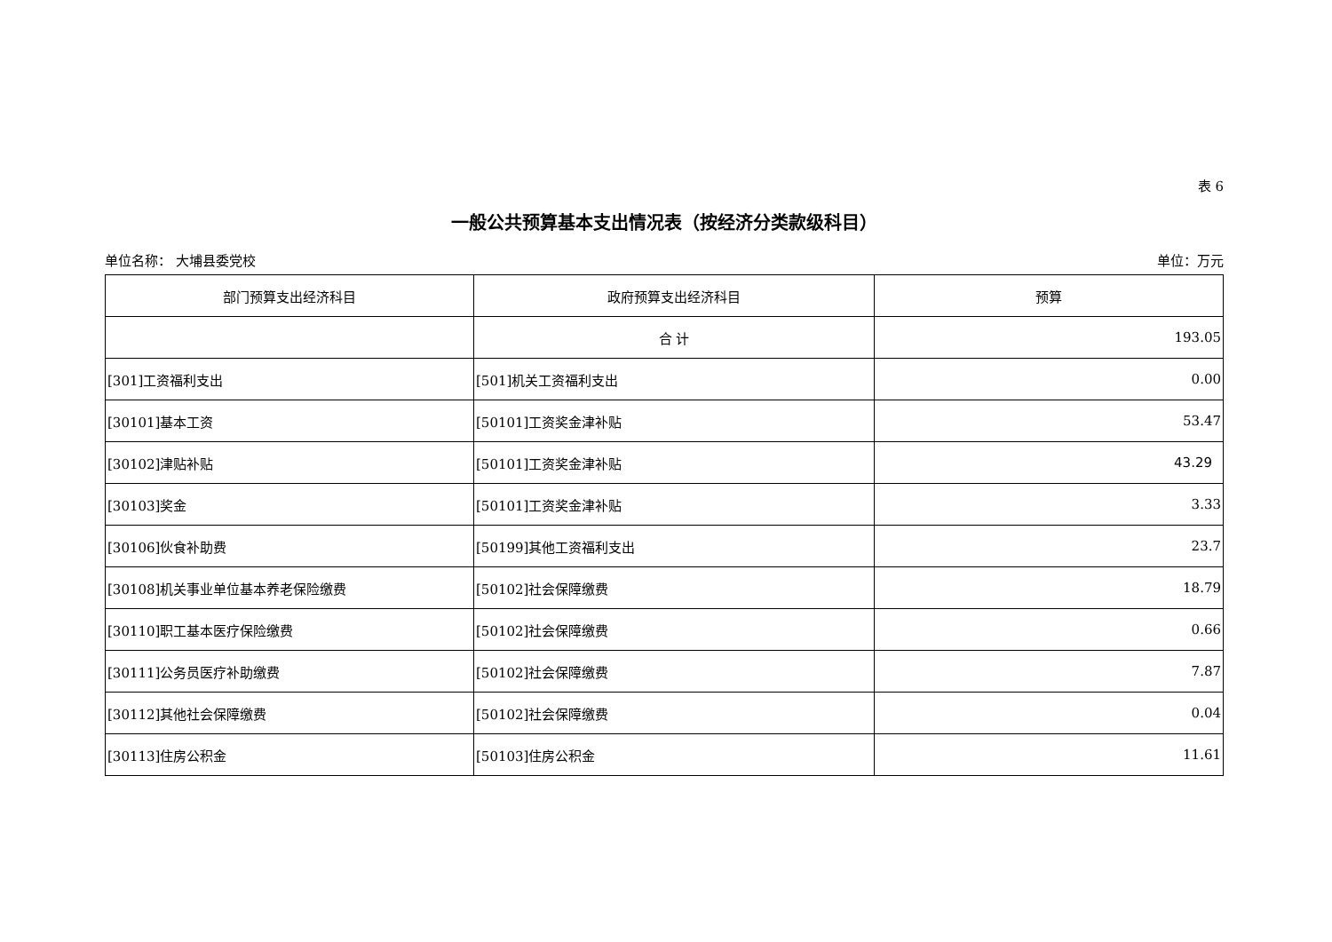表 6
一般公共预算基本支出情况表（按经济分类款级科目）
单位名称： 大埔县委党校 单位：万元
| 部门预算支出经济科目 | 政府预算支出经济科目 | 预算 |
| --- | --- | --- |
| | 合 计 | 193.05 |
| [301]工资福利支出 | [501]机关工资福利支出 | 0.00 |
| [30101]基本工资 | [50101]工资奖金津补贴 | 53.47 |
| [30102]津贴补贴 | [50101]工资奖金津补贴 | 43.29 |
| [30103]奖金 | [50101]工资奖金津补贴 | 3.33 |
| [30106]伙食补助费 | [50199]其他工资福利支出 | 23.7 |
| [30108]机关事业单位基本养老保险缴费 | [50102]社会保障缴费 | 18.79 |
| [30110]职工基本医疗保险缴费 | [50102]社会保障缴费 | 0.66 |
| [30111]公务员医疗补助缴费 | [50102]社会保障缴费 | 7.87 |
| [30112]其他社会保障缴费 | [50102]社会保障缴费 | 0.04 |
| [30113]住房公积金 | [50103]住房公积金 | 11.61 |